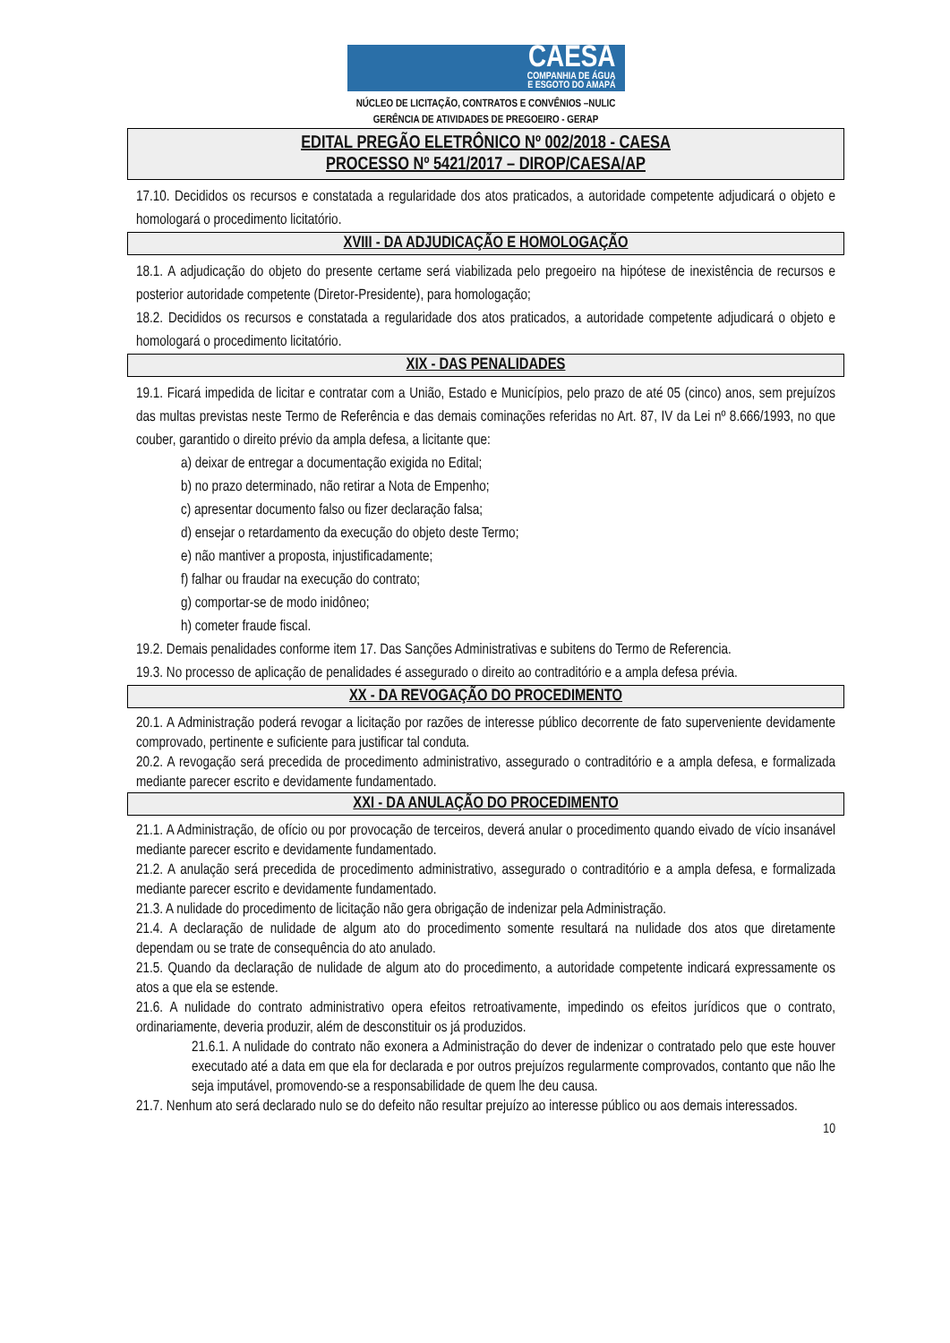CAESA
COMPANHIA DE ÁGUA
E ESGOTO DO AMAPÁ
NÚCLEO DE LICITAÇÃO, CONTRATOS E CONVÊNIOS –NULIC
GERÊNCIA DE ATIVIDADES DE PREGOEIRO - GERAP
EDITAL PREGÃO ELETRÔNICO Nº 002/2018 - CAESA
PROCESSO Nº 5421/2017 – DIROP/CAESA/AP
17.10. Decididos os recursos e constatada a regularidade dos atos praticados, a autoridade competente adjudicará o objeto e homologará o procedimento licitatório.
XVIII - DA ADJUDICAÇÃO E HOMOLOGAÇÃO
18.1. A adjudicação do objeto do presente certame será viabilizada pelo pregoeiro na hipótese de inexistência de recursos e posterior autoridade competente (Diretor-Presidente), para homologação;
18.2. Decididos os recursos e constatada a regularidade dos atos praticados, a autoridade competente adjudicará o objeto e homologará o procedimento licitatório.
XIX - DAS PENALIDADES
19.1. Ficará impedida de licitar e contratar com a União, Estado e Municípios, pelo prazo de até 05 (cinco) anos, sem prejuízos das multas previstas neste Termo de Referência e das demais cominações referidas no Art. 87, IV da Lei nº 8.666/1993, no que couber, garantido o direito prévio da ampla defesa, a licitante que:
a) deixar de entregar a documentação exigida no Edital;
b) no prazo determinado, não retirar a Nota de Empenho;
c) apresentar documento falso ou fizer declaração falsa;
d) ensejar o retardamento da execução do objeto deste Termo;
e) não mantiver a proposta, injustificadamente;
f) falhar ou fraudar na execução do contrato;
g) comportar-se de modo inidôneo;
h) cometer fraude fiscal.
19.2. Demais penalidades conforme item 17. Das Sanções Administrativas e subitens do Termo de Referencia.
19.3. No processo de aplicação de penalidades é assegurado o direito ao contraditório e a ampla defesa prévia.
XX - DA REVOGAÇÃO DO PROCEDIMENTO
20.1. A Administração poderá revogar a licitação por razões de interesse público decorrente de fato superveniente devidamente comprovado, pertinente e suficiente para justificar tal conduta.
20.2. A revogação será precedida de procedimento administrativo, assegurado o contraditório e a ampla defesa, e formalizada mediante parecer escrito e devidamente fundamentado.
XXI - DA ANULAÇÃO DO PROCEDIMENTO
21.1. A Administração, de ofício ou por provocação de terceiros, deverá anular o procedimento quando eivado de vício insanável mediante parecer escrito e devidamente fundamentado.
21.2. A anulação será precedida de procedimento administrativo, assegurado o contraditório e a ampla defesa, e formalizada mediante parecer escrito e devidamente fundamentado.
21.3. A nulidade do procedimento de licitação não gera obrigação de indenizar pela Administração.
21.4. A declaração de nulidade de algum ato do procedimento somente resultará na nulidade dos atos que diretamente dependam ou se trate de consequência do ato anulado.
21.5. Quando da declaração de nulidade de algum ato do procedimento, a autoridade competente indicará expressamente os atos a que ela se estende.
21.6. A nulidade do contrato administrativo opera efeitos retroativamente, impedindo os efeitos jurídicos que o contrato, ordinariamente, deveria produzir, além de desconstituir os já produzidos.
21.6.1. A nulidade do contrato não exonera a Administração do dever de indenizar o contratado pelo que este houver executado até a data em que ela for declarada e por outros prejuízos regularmente comprovados, contanto que não lhe seja imputável, promovendo-se a responsabilidade de quem lhe deu causa.
21.7. Nenhum ato será declarado nulo se do defeito não resultar prejuízo ao interesse público ou aos demais interessados.
10